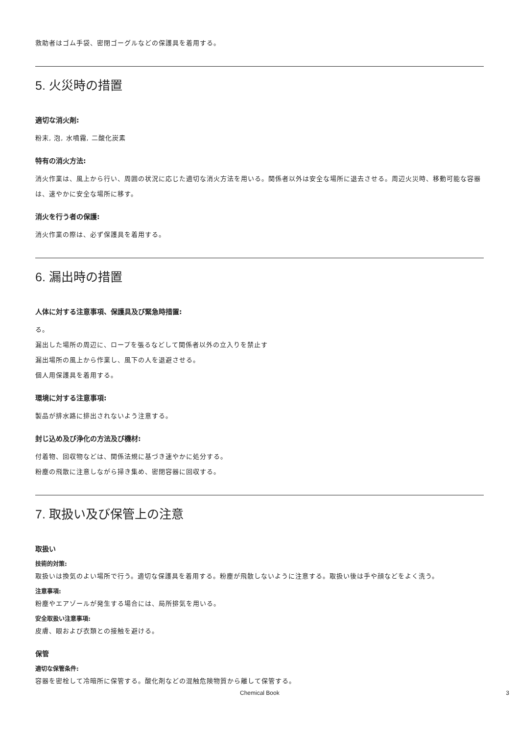救助者はゴム手袋、密閉ゴーグルなどの保護具を着用する。
5. 火災時の措置
適切な消火剤:
粉末, 泡, 水噴霧, 二酸化炭素
特有の消火方法:
消火作業は、風上から行い、周囲の状況に応じた適切な消火方法を用いる。関係者以外は安全な場所に退去させる。周辺火災時、移動可能な容器は、速やかに安全な場所に移す。
消火を行う者の保護:
消火作業の際は、必ず保護具を着用する。
6. 漏出時の措置
人体に対する注意事項、保護具及び緊急時措置:
る。
漏出した場所の周辺に、ロープを張るなどして関係者以外の立入りを禁止す
漏出場所の風上から作業し、風下の人を退避させる。
個人用保護具を着用する。
環境に対する注意事項:
製品が排水路に排出されないよう注意する。
封じ込め及び浄化の方法及び機材:
付着物、回収物などは、関係法規に基づき速やかに処分する。
粉塵の飛散に注意しながら掃き集め、密閉容器に回収する。
7. 取扱い及び保管上の注意
取扱い
技術的対策:
取扱いは換気のよい場所で行う。適切な保護具を着用する。粉塵が飛散しないように注意する。取扱い後は手や顔などをよく洗う。
注意事項:
粉塵やエアゾールが発生する場合には、局所排気を用いる。
安全取扱い注意事項:
皮膚、眼および衣類との接触を避ける。
保管
適切な保管条件:
容器を密栓して冷暗所に保管する。酸化剤などの混触危険物質から離して保管する。
Chemical Book 3